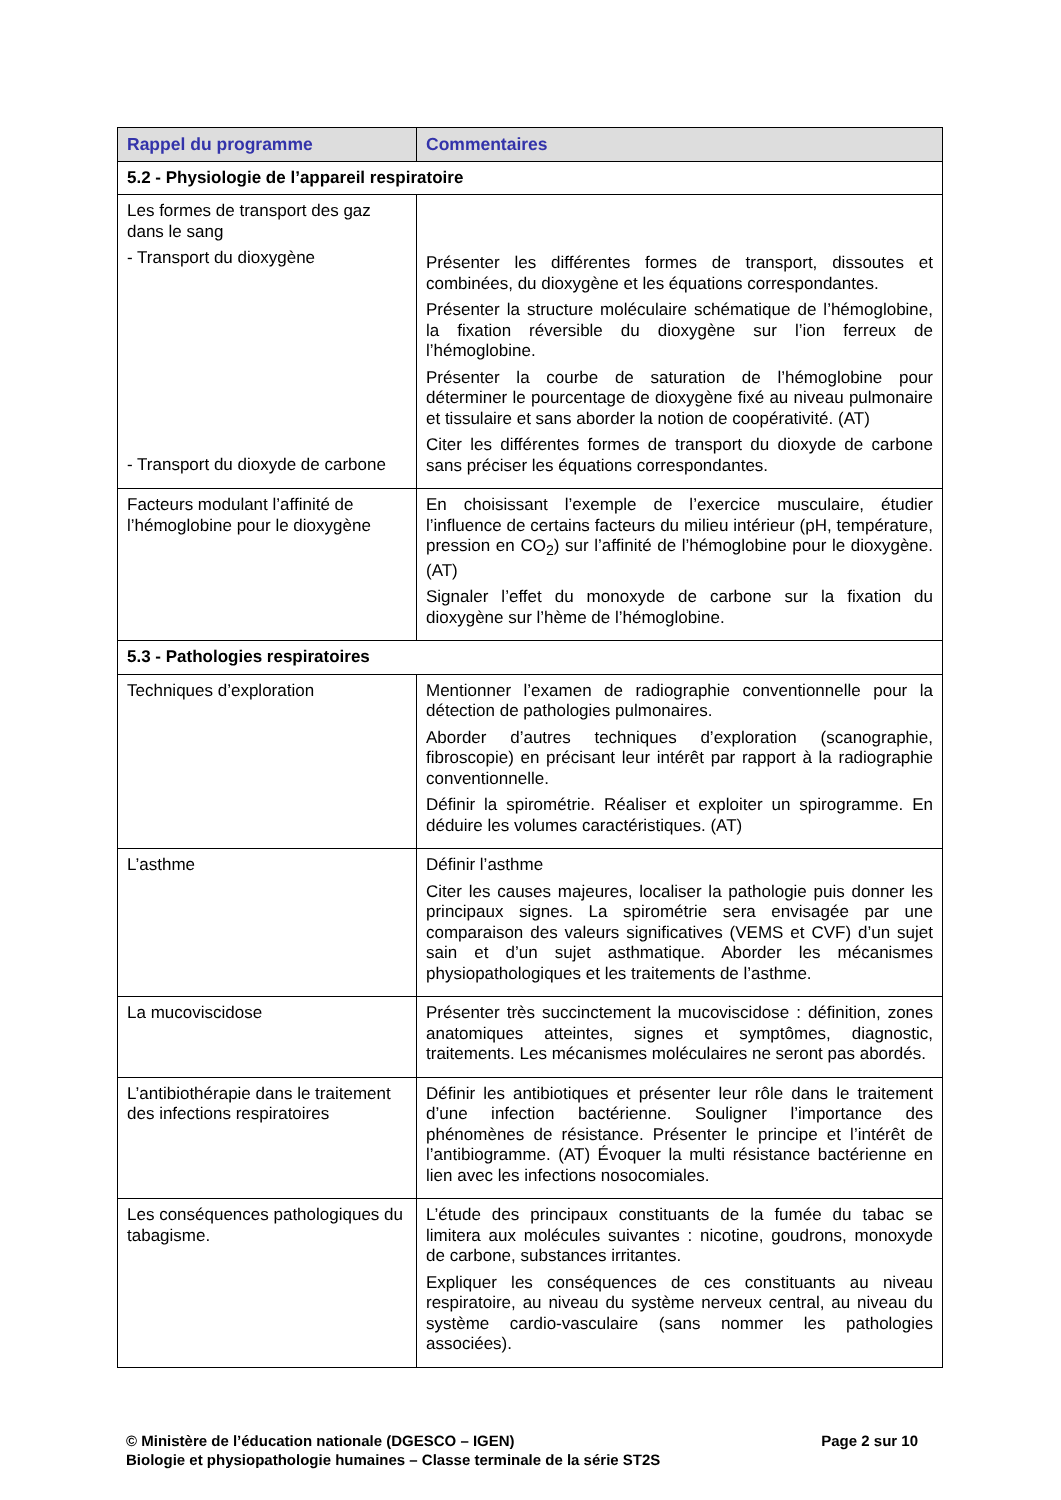| Rappel du programme | Commentaires |
| --- | --- |
| 5.2 - Physiologie de l’appareil respiratoire | |
| Les formes de transport des gaz dans le sang - Transport du dioxygène - Transport du dioxyde de carbone | Présenter les différentes formes de transport, dissoutes et combinées, du dioxygène et les équations correspondantes. Présenter la structure moléculaire schématique de l’hémoglobine, la fixation réversible du dioxygène sur l’ion ferreux de l’hémoglobine. Présenter la courbe de saturation de l’hémoglobine pour déterminer le pourcentage de dioxygène fixé au niveau pulmonaire et tissulaire et sans aborder la notion de coopérativité. (AT) Citer les différentes formes de transport du dioxyde de carbone sans préciser les équations correspondantes. |
| Facteurs modulant l’affinité de l’hémoglobine pour le dioxygène | En choisissant l’exemple de l’exercice musculaire, étudier l’influence de certains facteurs du milieu intérieur (pH, température, pression en CO<sub>2</sub>) sur l’affinité de l’hémoglobine pour le dioxygène. (AT) Signaler l’effet du monoxyde de carbone sur la fixation du dioxygène sur l’hème de l’hémoglobine. |
| 5.3 - Pathologies respiratoires | |
| Techniques d’exploration | Mentionner l’examen de radiographie conventionnelle pour la détection de pathologies pulmonaires. Aborder d’autres techniques d’exploration (scanographie, fibroscopie) en précisant leur intérêt par rapport à la radiographie conventionnelle. Définir la spirométrie. Réaliser et exploiter un spirogramme. En déduire les volumes caractéristiques. (AT) |
| L’asthme | Définir l’asthme Citer les causes majeures, localiser la pathologie puis donner les principaux signes. La spirométrie sera envisagée par une comparaison des valeurs significatives (VEMS et CVF) d’un sujet sain et d’un sujet asthmatique. Aborder les mécanismes physiopathologiques et les traitements de l’asthme. |
| La mucoviscidose | Présenter très succinctement la mucoviscidose : définition, zones anatomiques atteintes, signes et symptômes, diagnostic, traitements. Les mécanismes moléculaires ne seront pas abordés. |
| L’antibiothérapie dans le traitement des infections respiratoires | Définir les antibiotiques et présenter leur rôle dans le traitement d’une infection bactérienne. Souligner l’importance des phénomènes de résistance. Présenter le principe et l’intérêt de l’antibiogramme. (AT) Évoquer la multi résistance bactérienne en lien avec les infections nosocomiales. |
| Les conséquences pathologiques du tabagisme. | L’étude des principaux constituants de la fumée du tabac se limitera aux molécules suivantes : nicotine, goudrons, monoxyde de carbone, substances irritantes. Expliquer les conséquences de ces constituants au niveau respiratoire, au niveau du système nerveux central, au niveau du système cardio-vasculaire (sans nommer les pathologies associées). |
© Ministère de l’éducation nationale (DGESCO – IGEN) Page 2 sur 10
Biologie et physiopathologie humaines – Classe terminale de la série ST2S